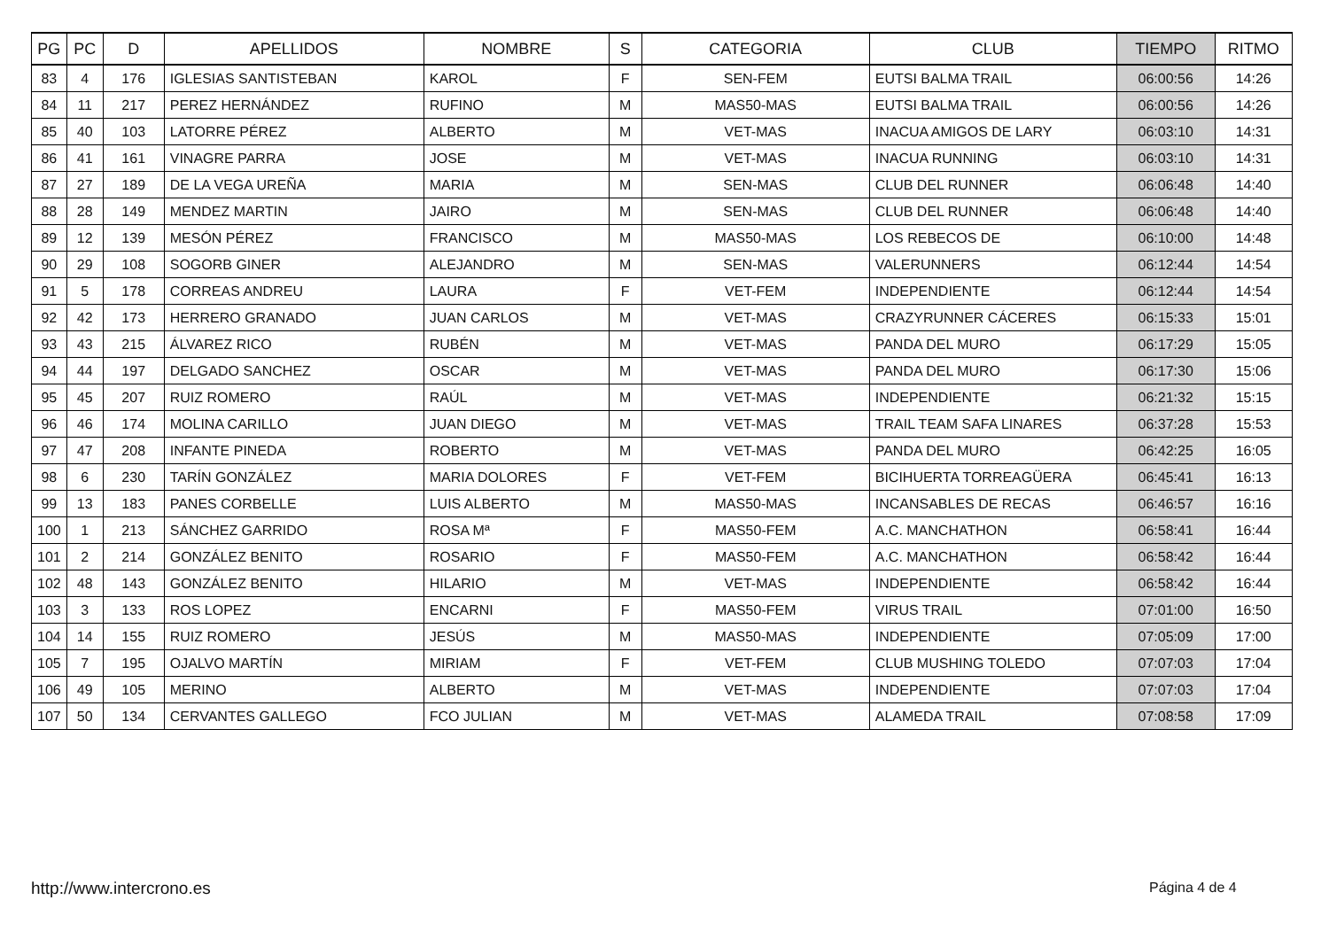| PG | PC | D | APELLIDOS | NOMBRE | S | CATEGORIA | CLUB | TIEMPO | RITMO |
| --- | --- | --- | --- | --- | --- | --- | --- | --- | --- |
| 83 | 4 | 176 | IGLESIAS SANTISTEBAN | KAROL | F | SEN-FEM | EUTSI BALMA TRAIL | 06:00:56 | 14:26 |
| 84 | 11 | 217 | PEREZ HERNÁNDEZ | RUFINO | M | MAS50-MAS | EUTSI BALMA TRAIL | 06:00:56 | 14:26 |
| 85 | 40 | 103 | LATORRE PÉREZ | ALBERTO | M | VET-MAS | INACUA AMIGOS DE LARY | 06:03:10 | 14:31 |
| 86 | 41 | 161 | VINAGRE PARRA | JOSE | M | VET-MAS | INACUA RUNNING | 06:03:10 | 14:31 |
| 87 | 27 | 189 | DE LA VEGA UREÑA | MARIA | M | SEN-MAS | CLUB DEL RUNNER | 06:06:48 | 14:40 |
| 88 | 28 | 149 | MENDEZ MARTIN | JAIRO | M | SEN-MAS | CLUB DEL RUNNER | 06:06:48 | 14:40 |
| 89 | 12 | 139 | MESÓN PÉREZ | FRANCISCO | M | MAS50-MAS | LOS REBECOS DE | 06:10:00 | 14:48 |
| 90 | 29 | 108 | SOGORB GINER | ALEJANDRO | M | SEN-MAS | VALERUNNERS | 06:12:44 | 14:54 |
| 91 | 5 | 178 | CORREAS ANDREU | LAURA | F | VET-FEM | INDEPENDIENTE | 06:12:44 | 14:54 |
| 92 | 42 | 173 | HERRERO GRANADO | JUAN CARLOS | M | VET-MAS | CRAZYRUNNER CÁCERES | 06:15:33 | 15:01 |
| 93 | 43 | 215 | ÁLVAREZ RICO | RUBÉN | M | VET-MAS | PANDA DEL MURO | 06:17:29 | 15:05 |
| 94 | 44 | 197 | DELGADO SANCHEZ | OSCAR | M | VET-MAS | PANDA DEL MURO | 06:17:30 | 15:06 |
| 95 | 45 | 207 | RUIZ ROMERO | RAÚL | M | VET-MAS | INDEPENDIENTE | 06:21:32 | 15:15 |
| 96 | 46 | 174 | MOLINA CARILLO | JUAN DIEGO | M | VET-MAS | TRAIL TEAM SAFA LINARES | 06:37:28 | 15:53 |
| 97 | 47 | 208 | INFANTE PINEDA | ROBERTO | M | VET-MAS | PANDA DEL MURO | 06:42:25 | 16:05 |
| 98 | 6 | 230 | TARÍN GONZÁLEZ | MARIA DOLORES | F | VET-FEM | BICIHUERTA TORREAGÜERA | 06:45:41 | 16:13 |
| 99 | 13 | 183 | PANES CORBELLE | LUIS ALBERTO | M | MAS50-MAS | INCANSABLES DE RECAS | 06:46:57 | 16:16 |
| 100 | 1 | 213 | SÁNCHEZ GARRIDO | ROSA Mª | F | MAS50-FEM | A.C. MANCHATHON | 06:58:41 | 16:44 |
| 101 | 2 | 214 | GONZÁLEZ BENITO | ROSARIO | F | MAS50-FEM | A.C. MANCHATHON | 06:58:42 | 16:44 |
| 102 | 48 | 143 | GONZÁLEZ BENITO | HILARIO | M | VET-MAS | INDEPENDIENTE | 06:58:42 | 16:44 |
| 103 | 3 | 133 | ROS LOPEZ | ENCARNI | F | MAS50-FEM | VIRUS TRAIL | 07:01:00 | 16:50 |
| 104 | 14 | 155 | RUIZ ROMERO | JESÚS | M | MAS50-MAS | INDEPENDIENTE | 07:05:09 | 17:00 |
| 105 | 7 | 195 | OJALVO MARTÍN | MIRIAM | F | VET-FEM | CLUB MUSHING TOLEDO | 07:07:03 | 17:04 |
| 106 | 49 | 105 | MERINO | ALBERTO | M | VET-MAS | INDEPENDIENTE | 07:07:03 | 17:04 |
| 107 | 50 | 134 | CERVANTES GALLEGO | FCO JULIAN | M | VET-MAS | ALAMEDA TRAIL | 07:08:58 | 17:09 |
http://www.intercrono.es Página 4 de 4